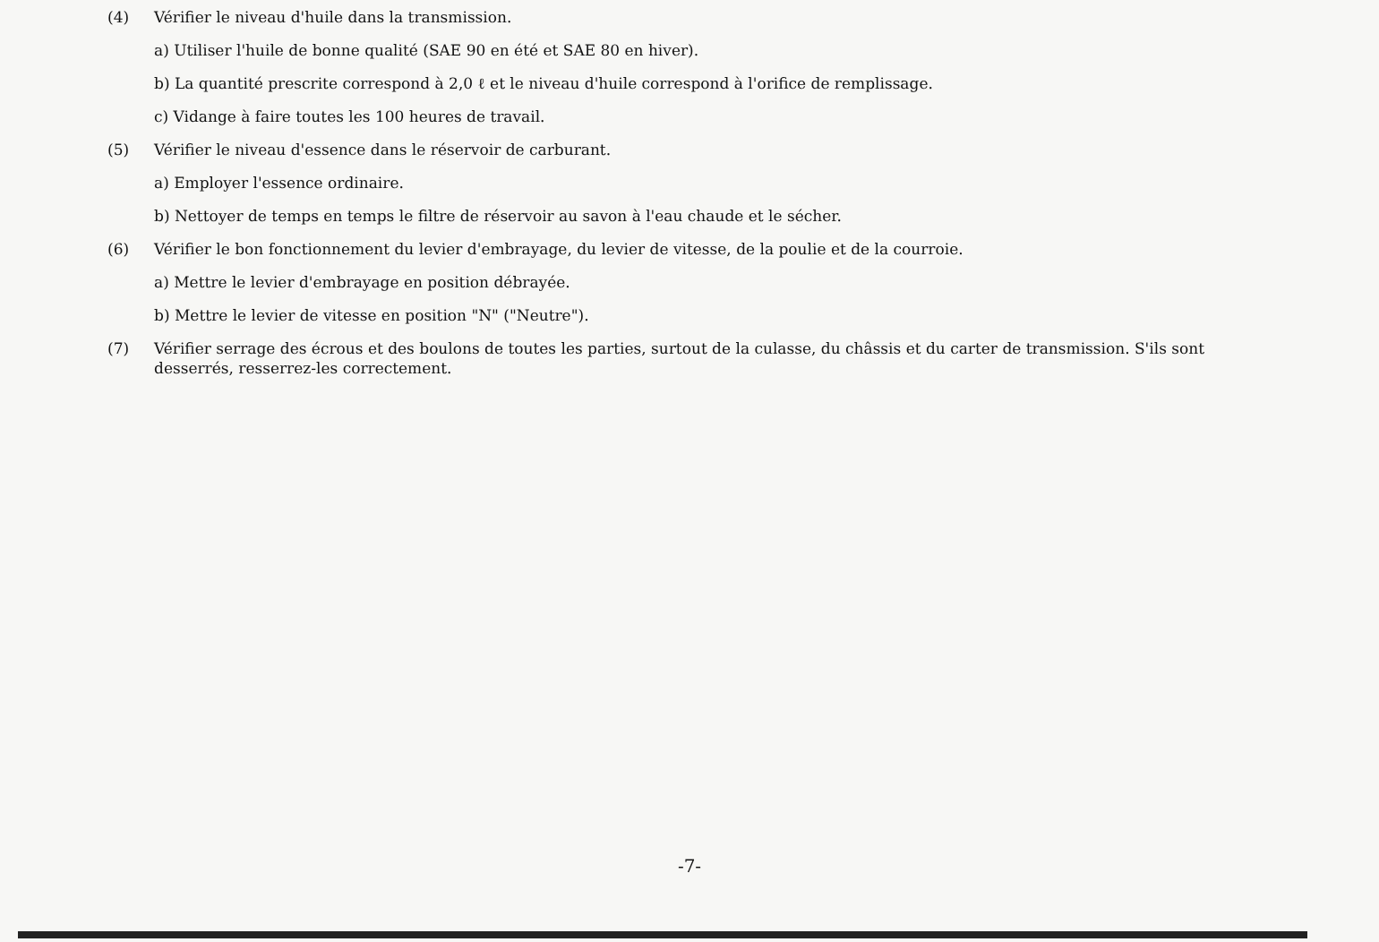(4) Vérifier le niveau d'huile dans la transmission.
a) Utiliser l'huile de bonne qualité (SAE 90 en été et SAE 80 en hiver).
b) La quantité prescrite correspond à 2,0 ℓ et le niveau d'huile correspond à l'orifice de remplissage.
c) Vidange à faire toutes les 100 heures de travail.
(5) Vérifier le niveau d'essence dans le réservoir de carburant.
a) Employer l'essence ordinaire.
b) Nettoyer de temps en temps le filtre de réservoir au savon à l'eau chaude et le sécher.
(6) Vérifier le bon fonctionnement du levier d'embrayage, du levier de vitesse, de la poulie et de la courroie.
a) Mettre le levier d'embrayage en position débrayée.
b) Mettre le levier de vitesse en position "N" ("Neutre").
(7) Vérifier serrage des écrous et des boulons de toutes les parties, surtout de la culasse, du châssis et du carter de transmission. S'ils sont desserrés, resserrez-les correctement.
-7-